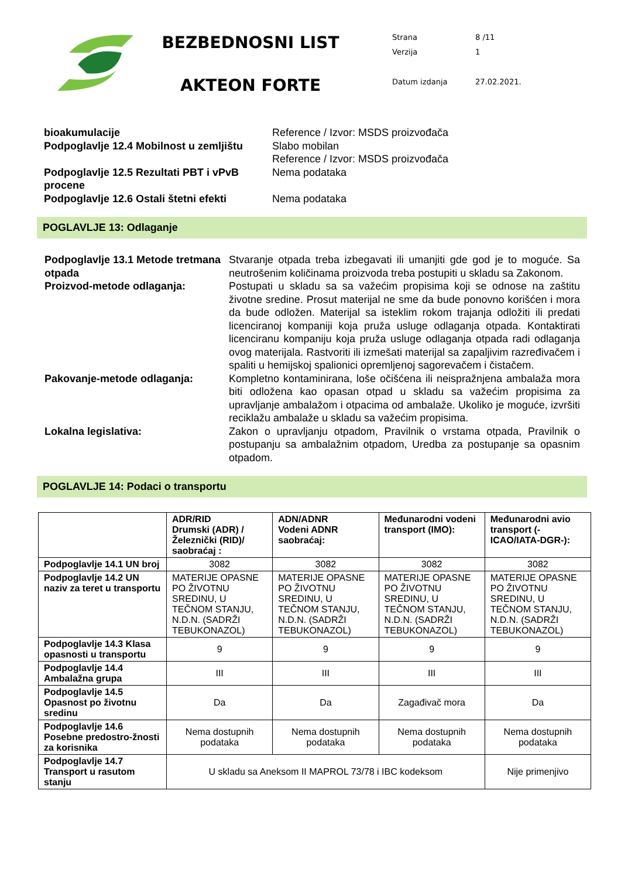BEZBEDNOSNI LIST
AKTEON FORTE
| Strana | 8 /11 |
| Verzija | 1 |
| Datum izdanja | 27.02.2021. |
bioakumulacije Reference / Izvor: MSDS proizvođača
Podpoglavlje 12.4 Mobilnost u zemljištu
Slabo mobilan
Reference / Izvor: MSDS proizvođača
Podpoglavlje 12.5 Rezultati PBT i vPvB procene
Nema podataka
Podpoglavlje 12.6 Ostali štetni efekti
Nema podataka
POGLAVLJE 13: Odlaganje
Podpoglavlje 13.1 Metode tretmana otpada
Stvaranje otpada treba izbegavati ili umanjiti gde god je to moguće. Sa neutrošenim količinama proizvoda treba postupiti u skladu sa Zakonom.
Proizvod-metode odlaganja: Postupati u skladu sa sa važećim propisima koji se odnose na zaštitu životne sredine. Prosut materijal ne sme da bude ponovno korišćen i mora da bude odložen. Materijal sa isteklim rokom trajanja odložiti ili predati licenciranoj kompaniji koja pruža usluge odlaganja otpada. Kontaktirati licenciranu kompaniju koja pruža usluge odlaganja otpada radi odlaganja ovog materijala. Rastvoriti ili izmešati materijal sa zapaljivim razređivačem i spaliti u hemijskoj spalionici opremljenoj sagorevačem i čistačem.
Pakovanje-metode odlaganja: Kompletno kontaminirana, loše očišćena ili neispražnjena ambalaža mora biti odložena kao opasan otpad u skladu sa važećim propisima za upravljanje ambalažom i otpacima od ambalaže. Ukoliko je moguće, izvršiti reciklažu ambalaže u skladu sa važećim propisima.
Lokalna legislativa: Zakon o upravljanju otpadom, Pravilnik o vrstama otpada, Pravilnik o postupanju sa ambalažnim otpadom, Uredba za postupanje sa opasnim otpadom.
POGLAVLJE 14: Podaci o transportu
| | ADR/RID Drumski (ADR) / Železnički (RID)/ saobraćaj : | ADN/ADNR Vodeni ADNR saobraćaj: | Međunarodni vodeni transport (IMO): | Međunarodni avio transport (-ICAO/IATA-DGR-): |
| --- | --- | --- | --- | --- |
| Podpoglavlje 14.1 UN broj | 3082 | 3082 | 3082 | 3082 |
| Podpoglavlje 14.2 UN naziv za teret u transportu | MATERIJE OPASNE PO ŽIVOTNU SREDINU, U TEČNOM STANJU, N.D.N. (SADRŽI TEBUKONAZOL) | MATERIJE OPASNE PO ŽIVOTNU SREDINU, U TEČNOM STANJU, N.D.N. (SADRŽI TEBUKONAZOL) | MATERIJE OPASNE PO ŽIVOTNU SREDINU, U TEČNOM STANJU, N.D.N. (SADRŽI TEBUKONAZOL) | MATERIJE OPASNE PO ŽIVOTNU SREDINU, U TEČNOM STANJU, N.D.N. (SADRŽI TEBUKONAZOL) |
| Podpoglavlje 14.3 Klasa opasnosti u transportu | 9 | 9 | 9 | 9 |
| Podpoglavlje 14.4 Ambalažna grupa | III | III | III | III |
| Podpoglavlje 14.5 Opasnost po životnu sredinu | Da | Da | Zagađivač mora | Da |
| Podpoglavlje 14.6 Posebne predostro-žnosti za korisnika | Nema dostupnih podataka | Nema dostupnih podataka | Nema dostupnih podataka | Nema dostupnih podataka |
| Podpoglavlje 14.7 Transport u rasutom stanju | U skladu sa Aneksom II MAPROL 73/78 i IBC kodeksom | | | Nije primenjivo |